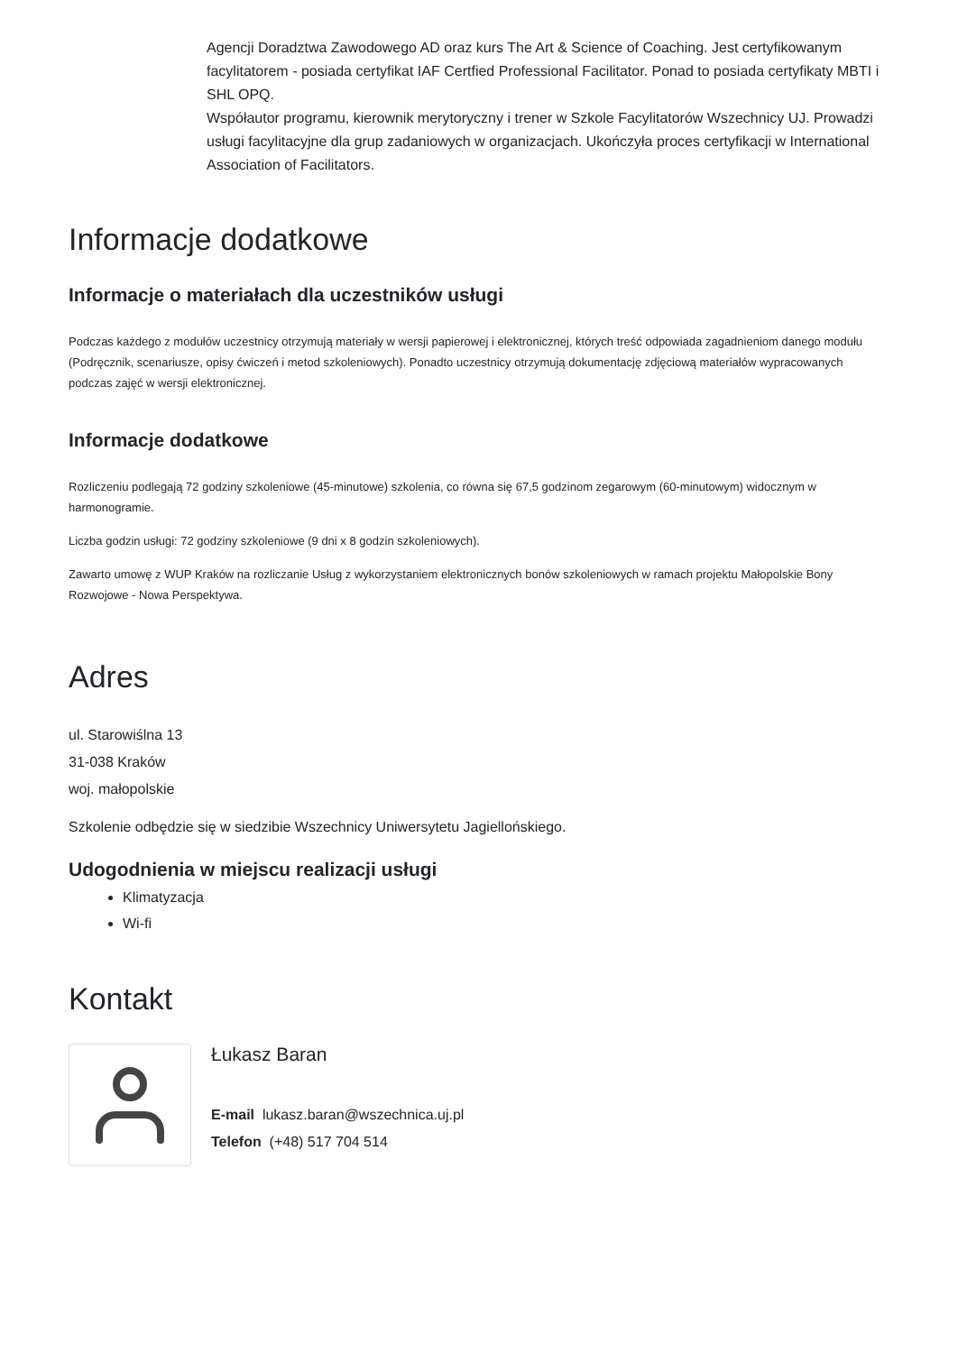Agencji Doradztwa Zawodowego AD oraz kurs The Art & Science of Coaching. Jest certyfikowanym facylitatorem - posiada certyfikat IAF Certfied Professional Facilitator. Ponad to posiada certyfikaty MBTI i SHL OPQ.
Współautor programu, kierownik merytoryczny i trener w Szkole Facylitatorów Wszechnicy UJ. Prowadzi usługi facylitacyjne dla grup zadaniowych w organizacjach. Ukończyła proces certyfikacji w International Association of Facilitators.
Informacje dodatkowe
Informacje o materiałach dla uczestników usługi
Podczas każdego z modułów uczestnicy otrzymują materiały w wersji papierowej i elektronicznej, których treść odpowiada zagadnieniom danego modułu (Podręcznik, scenariusze, opisy ćwiczeń i metod szkoleniowych). Ponadto uczestnicy otrzymują dokumentację zdjęciową materiałów wypracowanych podczas zajęć w wersji elektronicznej.
Informacje dodatkowe
Rozliczeniu podlegają 72 godziny szkoleniowe (45-minutowe) szkolenia, co równa się 67,5 godzinom zegarowym (60-minutowym) widocznym w harmonogramie.
Liczba godzin usługi: 72 godziny szkoleniowe (9 dni x 8 godzin szkoleniowych).
Zawarto umowę z WUP Kraków na rozliczanie Usług z wykorzystaniem elektronicznych bonów szkoleniowych w ramach projektu Małopolskie Bony Rozwojowe - Nowa Perspektywa.
Adres
ul. Starowiślna 13
31-038 Kraków
woj. małopolskie
Szkolenie odbędzie się w siedzibie Wszechnicy Uniwersytetu Jagiellońskiego.
Udogodnienia w miejscu realizacji usługi
Klimatyzacja
Wi-fi
Kontakt
Łukasz Baran
E-mail lukasz.baran@wszechnica.uj.pl
Telefon (+48) 517 704 514